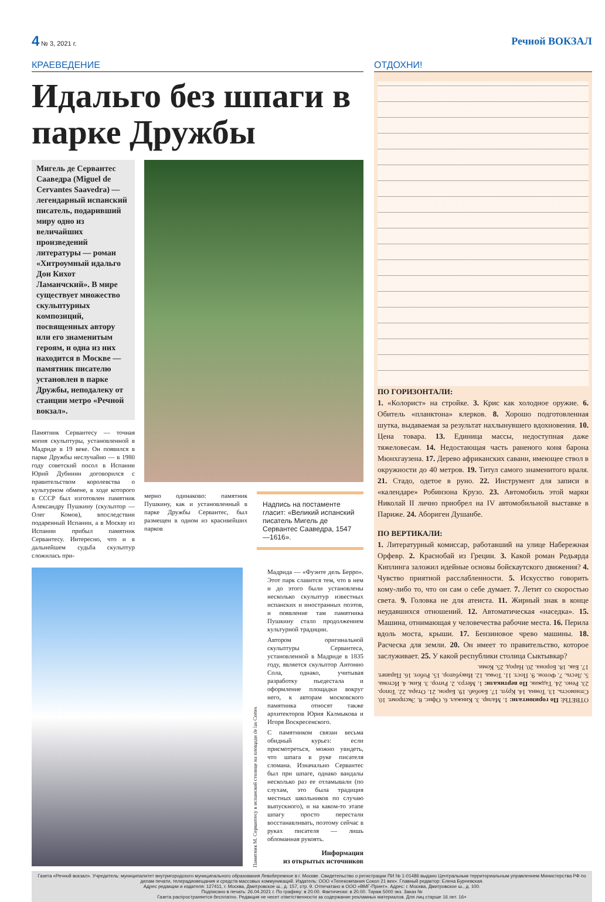4 № 3, 2021 г.
Речной ВОКЗАЛ
КРАЕВЕДЕНИЕ
Идальго без шпаги в парке Дружбы
Мигель де Сервантес Сааведра (Miguel de Cervantes Saavedra) — легендарный испанский писатель, подаривший миру одно из величайших произведений литературы — роман «Хитроумный идальго Дон Кихот Ламанчский». В мире существует множество скульптурных композиций, посвященных автору или его знаменитым героям, и одна из них находится в Москве — памятник писателю установлен в парке Дружбы, неподалеку от станции метро «Речной вокзал».
Памятник Сервантесу — точная копия скульптуры, установленной в Мадриде в 19 веке. Он появился в парке Дружбы неслучайно — в 1980 году советский посол в Испании Юрий Дубинин договорился с правительством королевства о культурном обмене, в ходе которого в СССР был изготовлен памятник Александру Пушкину (скульптор — Олег Комов), впоследствии подаренный Испании, а в Москву из Испании прибыл памятник Сервантесу. Интересно, что и в дальнейшем судьба скульптур сложилась при-
мерно одинаково: памятник Пушкину, как и установленный в парке Дружбы Сервантес, был размещен в одном из красивейших парков
Надпись на постаменте гласит: «Великий испанский писатель Мигель де Сервантес Сааведра, 1547—1616».
Памятник М. Сервантесу в испанской столице на площади de las Cortes
Мадрида — «Фуэнте дель Берро». Этот парк славится тем, что в нем и до этого были установлены несколько скульптур известных испанских и иностранных поэтов, и появление там памятника Пушкину стало продолжением культурной традиции.
Автором оригинальной скульптуры Сервантеса, установленной в Мадриде в 1835 году, является скульптор Антонио Сола, однако, учитывая разработку пьедестала и оформление площадки вокруг него, к авторам московского памятника относят также архитекторов Юрия Калмыкова и Игоря Воскресенского.
С памятником связан весьма обидный курьез: если присмотреться, можно увидеть, что шпага в руке писателя сломана. Изначально Сервантес был при шпаге, однако вандалы несколько раз ее отламывали (по слухам, это была традиция местных школьников по случаю выпускного), и на каком-то этапе шпагу просто перестали восстанавливать, поэтому сейчас в руках писателя — лишь обломанная рукоять.
Информация
из открытых источников
ОТДОХНИ!
ПО ГОРИЗОНТАЛИ:
1. «Колорист» на стройке. 3. Крис как холодное оружие. 6. Обитель «планктона» клерков. 8. Хорошо подготовленная шутка, выдаваемая за результат нахлынувшего вдохновения. 10. Цена товара. 13. Единица массы, недоступная даже тяжеловесам. 14. Недостающая часть раненого коня барона Мюнхгаузена. 17. Дерево африканских саванн, имеющее ствол в окружности до 40 метров. 19. Титул самого знаменитого враля. 21. Стадо, одетое в руно. 22. Инструмент для записи в «календаре» Робинзона Крузо. 23. Автомобиль этой марки Николай II лично приобрел на IV автомобильной выставке в Париже. 24. Абориген Душанбе.
ПО ВЕРТИКАЛИ:
1. Литературный комиссар, работавший на улице Набережная Орфевр. 2. Краснобай из Греции. 3. Какой роман Редьярда Киплинга заложил идейные основы бойскаутского движения? 4. Чувство приятной расслабленности. 5. Искусство говорить кому-либо то, что он сам о себе думает. 7. Летит со скоростью света. 9. Головка не для атеиста. 11. Жирный знак в конце неудавшихся отношений. 12. Автоматическая «наседка». 15. Машина, отнимающая у человечества рабочие места. 16. Перила вдоль моста, крыши. 17. Бензиновое чрево машины. 18. Расческа для земли. 20. Он имеет то правительство, которое заслуживает. 25. У какой республики столица Сыктывкар?
ОТВЕТЫ: По горизонтали: 1. Маляр. 3. Кинжал. 6. Офис. 8. Экспромт. 10. Стоимость. 13. Тонна. 14. Круп. 17. Баобаб. 19. Барон. 21. Отара. 22. Топор. 23. Рено. 24. Таджик. По вертикали: 1. Мегрэ. 2. Ритор. 3. Ким. 4. Истома. 5. Лесть. 7. Фотон. 9. Пост. 11. Точка. 12. Инкубатор. 15. Робот. 16. Парапет. 17. Бак. 18. Борона. 20. Народ. 25. Коми.
Газета «Речной вокзал». Учредитель: муниципалитет внутригородского муниципального образования Левобережное в г. Москве. Свидетельство о регистрации ПИ № 1-01486 выдано Центральным территориальным управлением Министерства РФ по делам печати, телерадиовещания и средств массовых коммуникаций. Издатель: ООО «Телекомпания Сокол 21 век». Главный редактор: Елена Бурневская.
Адрес редакции и издателя: 127411, г. Москва, Дмитровское ш., д. 157, стр. 9. Отпечатано в ООО «ВМГ-Принт». Адрес: г. Москва, Дмитровское ш., д. 100.
Подписано в печать: 26.04.2021 г. По графику: в 20.00. Фактически: в 20.00. Тираж 5000 экз. Заказ №
Газета распространяется бесплатно. Редакция не несет ответственности за содержание рекламных материалов. Для лиц старше 16 лет. 16+